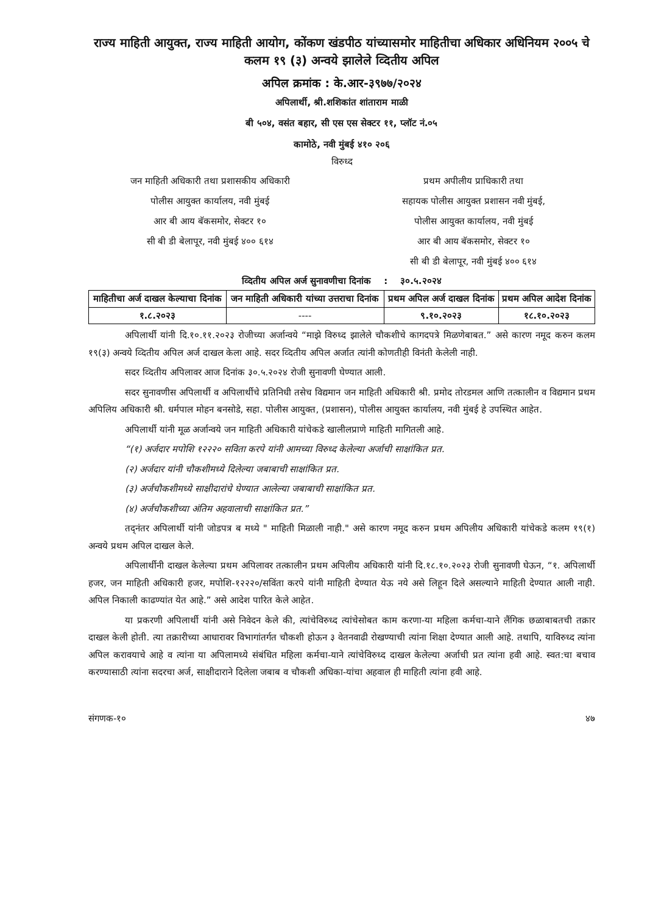राज्य माहिती आयुक्त, राज्य माहिती आयोग, कोंकण खंडपीठ यांच्यासमोर माहितीचा अधिकार अधिनियम २००५ चे कलम १९ (३) अन्वये झालेले व्दितीय अपिल
अपिल क्रमांक : के.आर-३९७७/२०२४
अपिलार्थी, श्री.शशिकांत शांताराम माळी
बी ५०४, वसंत बहार, सी एस एस सेक्टर ११, प्लॉट नं.०५
कामोठे, नवी मुंबई ४१० २०६
विरुध्द
जन माहिती अधिकारी तथा प्रशासकीय अधिकारी
पोलीस आयुक्त कार्यालय, नवी मुंबई
आर बी आय बॅकसमोर, सेक्टर १०
सी बी डी बेलापूर, नवी मुंबई ४०० ६१४
प्रथम अपीलीय प्राधिकारी तथा
सहायक पोलीस आयुक्त प्रशासन नवी मुंबई,
पोलीस आयुक्त कार्यालय, नवी मुंबई
आर बी आय बॅकसमोर, सेक्टर १०
सी बी डी बेलापूर, नवी मुंबई ४०० ६१४
व्दितीय अपिल अर्ज सुनावणीचा दिनांक : ३०.५.२०२४
| माहितीचा अर्ज दाखल केल्याचा दिनांक | जन माहिती अधिकारी यांच्या उत्तराचा दिनांक | प्रथम अपिल अर्ज दाखल दिनांक | प्रथम अपिल आदेश दिनांक |
| --- | --- | --- | --- |
| १.८.२०२३ | ---- | ९.१०.२०२३ | १८.१०.२०२३ |
अपिलार्थी यांनी दि.१०.११.२०२३ रोजीच्या अर्जान्वये “माझे विरुध्द झालेले चौकशीचे कागदपत्रे मिळणेबाबत.” असे कारण नमूद करुन कलम १९(३) अन्वये व्दितीय अपिल अर्ज दाखल केला आहे. सदर व्दितीय अपिल अर्जात त्यांनी कोणतीही विनंती केलेली नाही.
सदर व्दितीय अपिलावर आज दिनांक ३०.५.२०२४ रोजी सुनावणी घेण्यात आली.
सदर सुनावणीस अपिलार्थी व अपिलार्थीचे प्रतिनिधी तसेच विद्यमान जन माहिती अधिकारी श्री. प्रमोद तोरडमल आणि तत्कालीन व विद्यमान प्रथम अपिलिय अधिकारी श्री. धर्मपाल मोहन बनसोडे, सहा. पोलीस आयुक्त, (प्रशासन), पोलीस आयुक्त कार्यालय, नवी मुंबई हे उपस्थित आहेत.
अपिलार्थी यांनी मूळ अर्जान्वये जन माहिती अधिकारी यांचेकडे खालीलप्राणे माहिती मागितली आहे.
“(१) अर्जदार मपोशि १२२२० सविता करपे यांनी आमच्या विरुध्द केलेल्या अर्जाची साक्षांकित प्रत.
(२) अर्जदार यांनी चौकशीमध्ये दिलेल्या जबाबाची साक्षांकित प्रत.
(३) अर्जचौकशीमध्ये साक्षीदारांचे घेण्यात आलेल्या जबाबाची साक्षांकित प्रत.
(४) अर्जचौकशीच्या अंतिम अहवालाची साक्षांकित प्रत.”
तद्नंतर अपिलार्थी यांनी जोडपत्र ब मध्ये " माहिती मिळाली नाही." असे कारण नमूद करुन प्रथम अपिलीय अधिकारी यांचेकडे कलम १९(१) अन्वये प्रथम अपिल दाखल केले.
अपिलार्थीनी दाखल केलेल्या प्रथम अपिलावर तत्कालीन प्रथम अपिलीय अधिकारी यांनी दि.१८.१०.२०२३ रोजी सुनावणी घेऊन, “१. अपिलार्थी हजर, जन माहिती अधिकारी हजर, मपोशि-१२२२०/सविंता करपे यांनी माहिती देण्यात येऊ नये असे लिहून दिले असल्याने माहिती देण्यात आली नाही. अपिल निकाली काढण्यांत येत आहे.” असे आदेश पारित केले आहेत.
या प्रकरणी अपिलार्थी यांनी असे निवेदन केले की, त्यांचेविरुध्द त्यांचेसोबत काम करणा-या महिला कर्मचा-याने लैंगिक छळाबाबतची तक्रार दाखल केली होती. त्या तक्रारीच्या आधारावर विभागांतर्गत चौकशी होऊन ३ वेतनवाढी रोखण्याची त्यांना शिक्षा देण्यात आली आहे. तथापि, याविरुध्द त्यांना अपिल करावयाचे आहे व त्यांना या अपिलामध्ये संबंधित महिला कर्मचा-याने त्यांचेविरुध्द दाखल केलेल्या अर्जाची प्रत त्यांना हवी आहे. स्वत:चा बचाव करण्यासाठी त्यांना सदरचा अर्ज, साक्षीदाराने दिलेला जबाब व चौकशी अधिका-यांचा अहवाल ही माहिती त्यांना हवी आहे.
संगणक-१० ४७